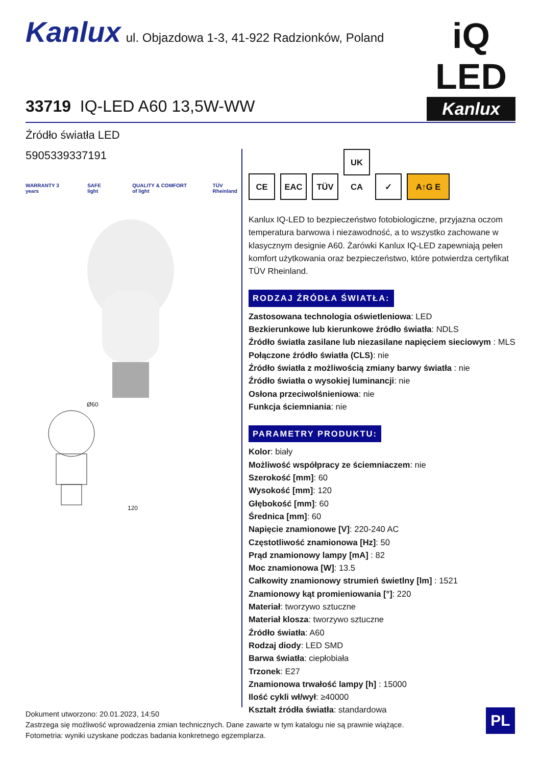Kanlux ul. Objazdowa 1-3, 41-922 Radzionków, Poland
iQ LED
Kanlux
33719 IQ-LED A60 13,5W-WW
Źródło światła LED
5905339337191
WARRANTY 3 years SAFE light QUALITY & COMFORT of light TÜV Rheinland
Ø60
120
CE EAC TÜV UK CA ✓ A↑G E
Kanlux IQ-LED to bezpieczeństwo fotobiologiczne, przyjazna oczom temperatura barwowa i niezawodność, a to wszystko zachowane w klasycznym designie A60. Żarówki Kanlux IQ-LED zapewniają pełen komfort użytkowania oraz bezpieczeństwo, które potwierdza certyfikat TÜV Rheinland.
RODZAJ ŹRÓDŁA ŚWIATŁA:
Zastosowana technologia oświetleniowa: LED
Bezkierunkowe lub kierunkowe źródło światła: NDLS
Źródło światła zasilane lub niezasilane napięciem sieciowym : MLS
Połączone źródło światła (CLS): nie
Źródło światła z możliwością zmiany barwy światła : nie
Źródło światła o wysokiej luminancji: nie
Osłona przeciwolśnieniowa: nie
Funkcja ściemniania: nie
PARAMETRY PRODUKTU:
Kolor: biały
Możliwość współpracy ze ściemniaczem: nie
Szerokość [mm]: 60
Wysokość [mm]: 120
Głębokość [mm]: 60
Średnica [mm]: 60
Napięcie znamionowe [V]: 220-240 AC
Częstotliwość znamionowa [Hz]: 50
Prąd znamionowy lampy [mA] : 82
Moc znamionowa [W]: 13.5
Całkowity znamionowy strumień świetlny [lm] : 1521
Znamionowy kąt promieniowania [°]: 220
Materiał: tworzywo sztuczne
Materiał klosza: tworzywo sztuczne
Źródło światła: A60
Rodzaj diody: LED SMD
Barwa światła: ciepłobiała
Trzonek: E27
Znamionowa trwałość lampy [h] : 15000
Ilość cykli wł/wył: ≥40000
Kształt źródła światła: standardowa
Dokument utworzono: 20.01.2023, 14:50
Zastrzega się możliwość wprowadzenia zmian technicznych. Dane zawarte w tym katalogu nie są prawnie wiążące.
Fotometria: wyniki uzyskane podczas badania konkretnego egzemplarza.
PL